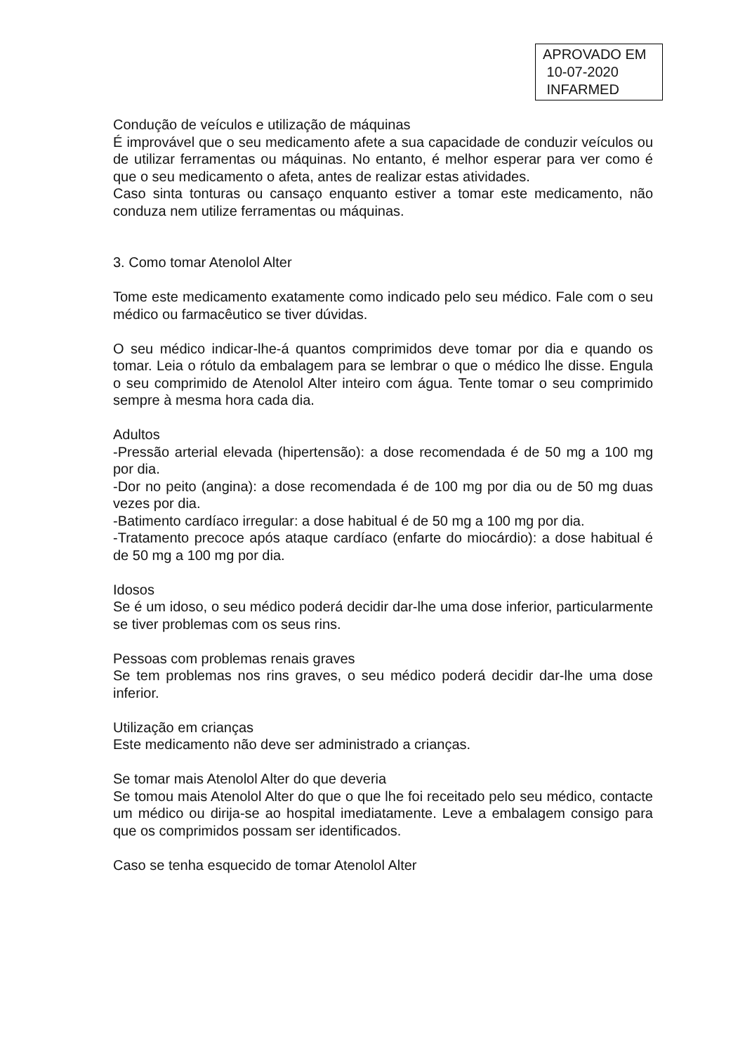APROVADO EM
10-07-2020
INFARMED
Condução de veículos e utilização de máquinas
É improvável que o seu medicamento afete a sua capacidade de conduzir veículos ou de utilizar ferramentas ou máquinas. No entanto, é melhor esperar para ver como é que o seu medicamento o afeta, antes de realizar estas atividades.
Caso sinta tonturas ou cansaço enquanto estiver a tomar este medicamento, não conduza nem utilize ferramentas ou máquinas.
3. Como tomar Atenolol Alter
Tome este medicamento exatamente como indicado pelo seu médico. Fale com o seu médico ou farmacêutico se tiver dúvidas.
O seu médico indicar-lhe-á quantos comprimidos deve tomar por dia e quando os tomar. Leia o rótulo da embalagem para se lembrar o que o médico lhe disse. Engula o seu comprimido de Atenolol Alter inteiro com água. Tente tomar o seu comprimido sempre à mesma hora cada dia.
Adultos
-Pressão arterial elevada (hipertensão): a dose recomendada é de 50 mg a 100 mg por dia.
-Dor no peito (angina): a dose recomendada é de 100 mg por dia ou de 50 mg duas vezes por dia.
-Batimento cardíaco irregular: a dose habitual é de 50 mg a 100 mg por dia.
-Tratamento precoce após ataque cardíaco (enfarte do miocárdio): a dose habitual é de 50 mg a 100 mg por dia.
Idosos
Se é um idoso, o seu médico poderá decidir dar-lhe uma dose inferior, particularmente se tiver problemas com os seus rins.
Pessoas com problemas renais graves
Se tem problemas nos rins graves, o seu médico poderá decidir dar-lhe uma dose inferior.
Utilização em crianças
Este medicamento não deve ser administrado a crianças.
Se tomar mais Atenolol Alter do que deveria
Se tomou mais Atenolol Alter do que o que lhe foi receitado pelo seu médico, contacte um médico ou dirija-se ao hospital imediatamente. Leve a embalagem consigo para que os comprimidos possam ser identificados.
Caso se tenha esquecido de tomar Atenolol Alter